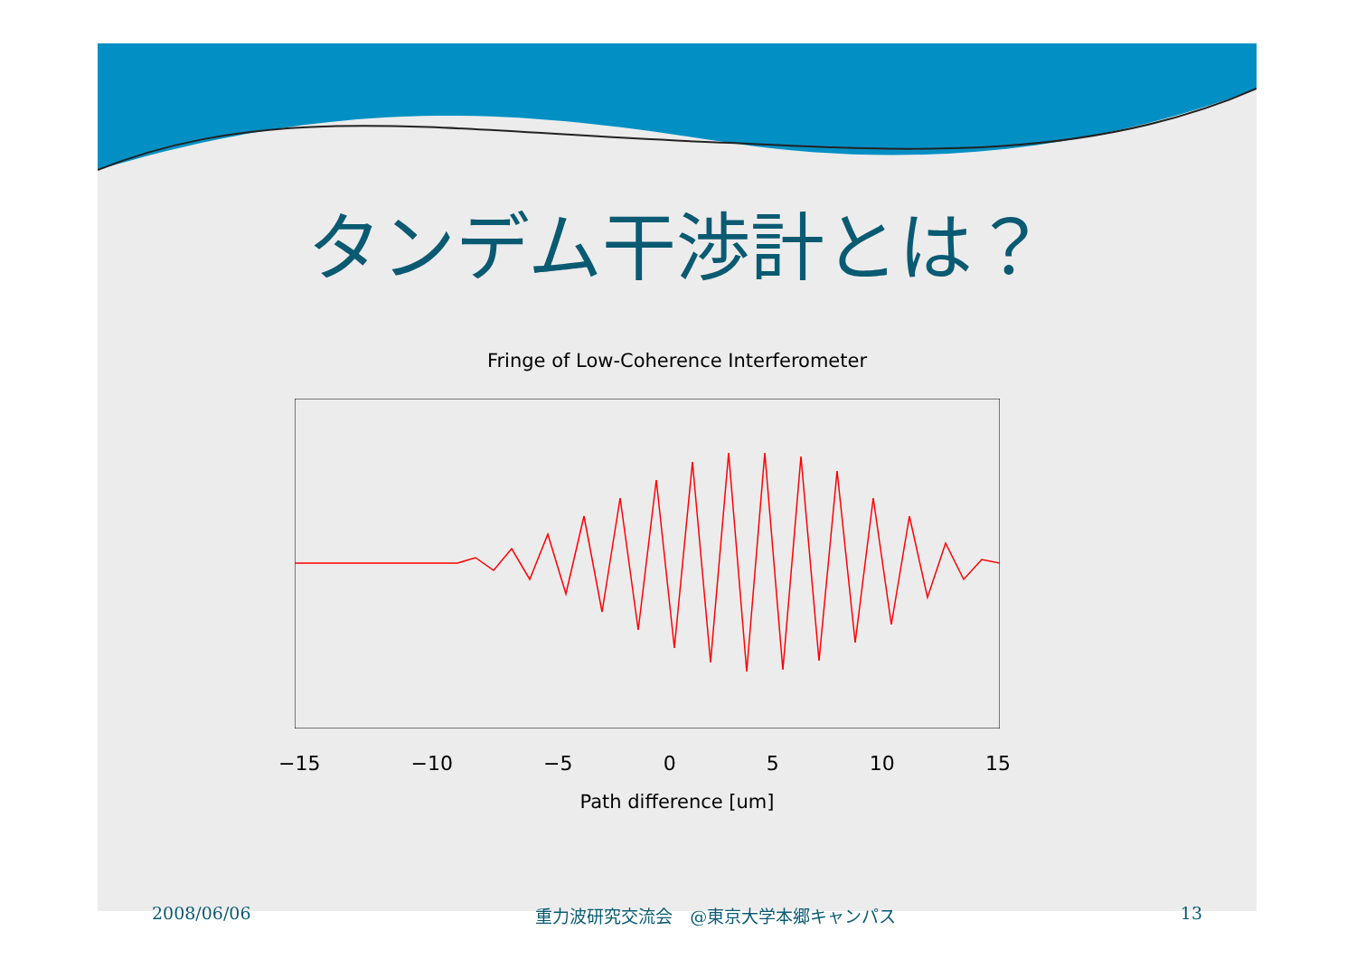タンデム干渉計とは？
Fringe of Low-Coherence Interferometer
−15 −10 −5 0 5 10 15
Path difference [um]
2008/06/06 重力波研究交流会　@東京大学本郷キャンパス 13